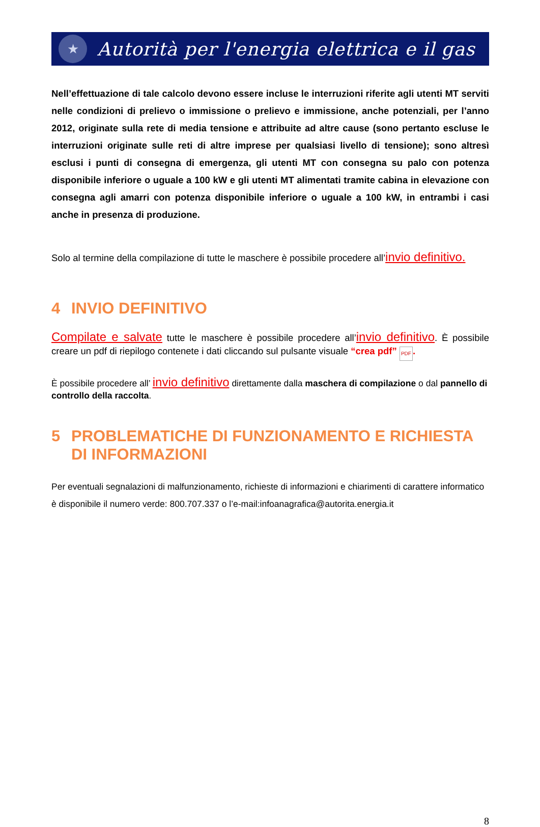★
Autorità per l'energia elettrica e il gas
Nell’effettuazione di tale calcolo devono essere incluse le interruzioni riferite agli utenti MT serviti nelle condizioni di prelievo o immissione o prelievo e immissione, anche potenziali, per l’anno 2012, originate sulla rete di media tensione e attribuite ad altre cause (sono pertanto escluse le interruzioni originate sulle reti di altre imprese per qualsiasi livello di tensione); sono altresì esclusi i punti di consegna di emergenza, gli utenti MT con consegna su palo con potenza disponibile inferiore o uguale a 100 kW e gli utenti MT alimentati tramite cabina in elevazione con consegna agli amarri con potenza disponibile inferiore o uguale a 100 kW, in entrambi i casi anche in presenza di produzione.
Solo al termine della compilazione di tutte le maschere è possibile procedere all’invio definitivo.
4 INVIO DEFINITIVO
Compilate e salvate tutte le maschere è possibile procedere all’invio definitivo. È possibile creare un pdf di riepilogo contenete i dati cliccando sul pulsante visuale “crea pdf” PDF.
È possibile procedere all’ invio definitivo direttamente dalla maschera di compilazione o dal pannello di controllo della raccolta.
5 PROBLEMATICHE DI FUNZIONAMENTO E RICHIESTA DI INFORMAZIONI
Per eventuali segnalazioni di malfunzionamento, richieste di informazioni e chiarimenti di carattere informatico è disponibile il numero verde: 800.707.337 o l’e-mail:infoanagrafica@autorita.energia.it
8